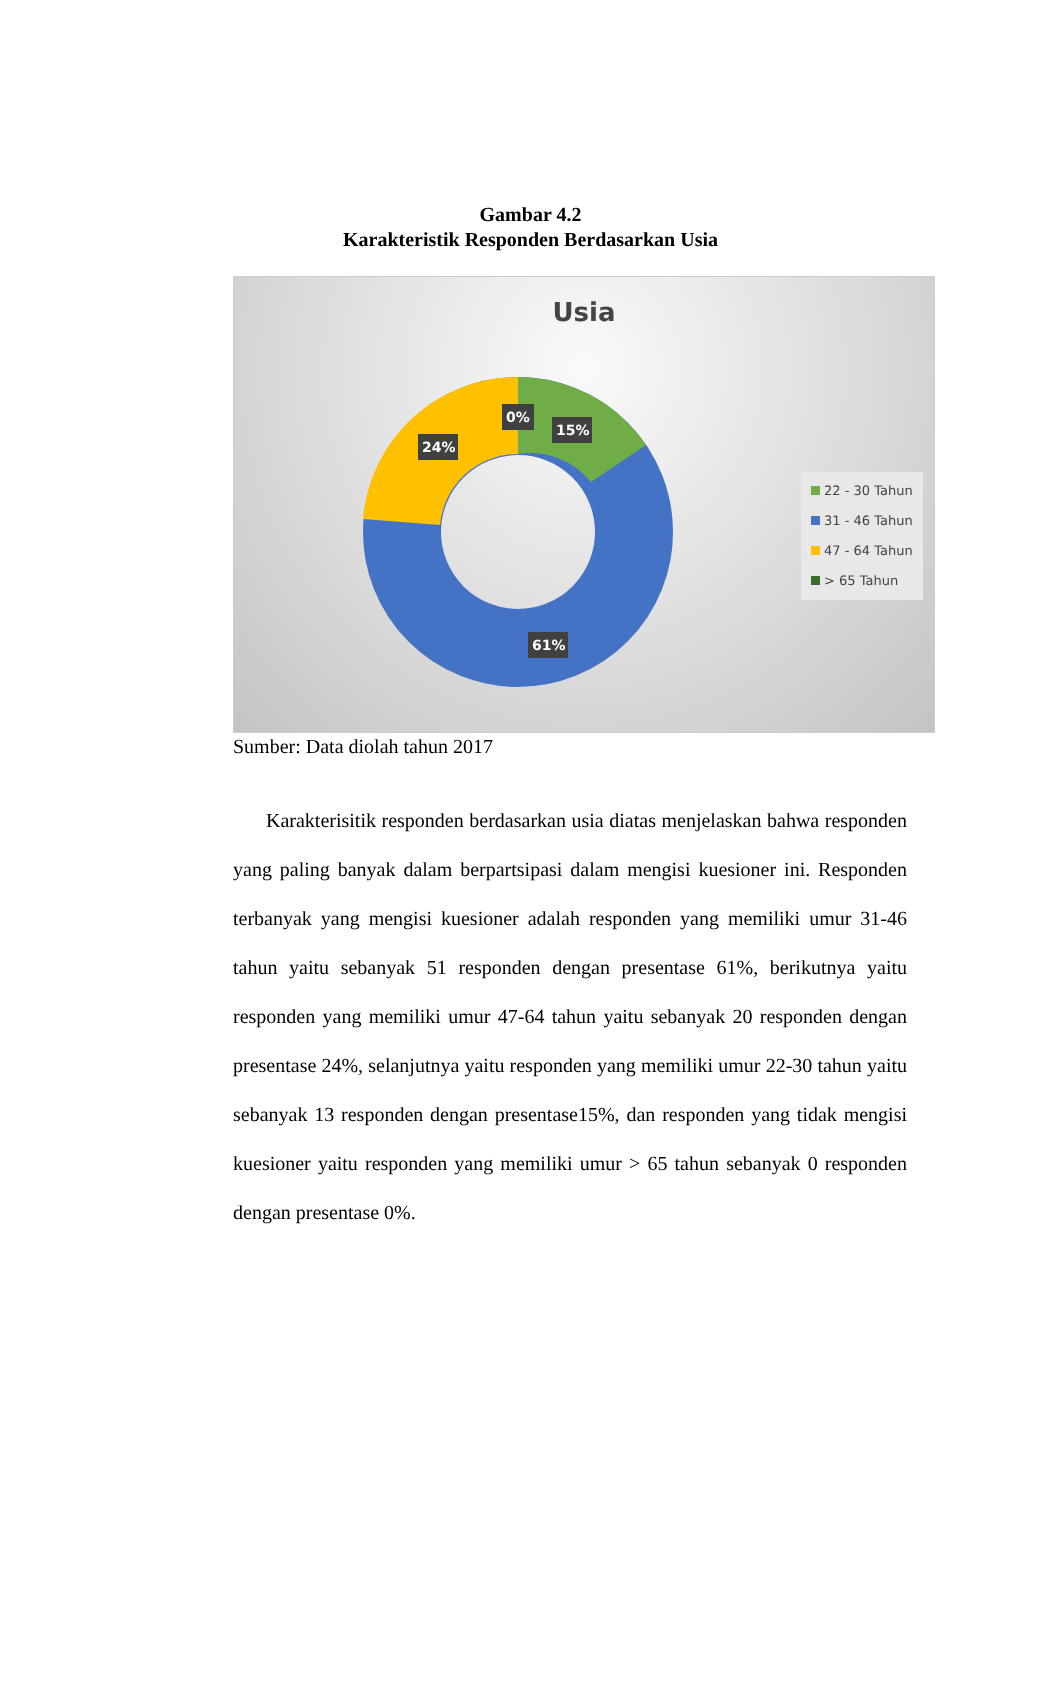Gambar 4.2
Karakteristik Responden Berdasarkan Usia
Usia
0%
15%
24%
61%
22 - 30 Tahun
31 - 46 Tahun
47 - 64 Tahun
> 65 Tahun
Sumber: Data diolah tahun 2017
Karakterisitik responden berdasarkan usia diatas menjelaskan bahwa responden yang paling banyak dalam berpartsipasi dalam mengisi kuesioner ini. Responden terbanyak yang mengisi kuesioner adalah responden yang memiliki umur 31-46 tahun yaitu sebanyak 51 responden dengan presentase 61%, berikutnya yaitu responden yang memiliki umur 47-64 tahun yaitu sebanyak 20 responden dengan presentase 24%, selanjutnya yaitu responden yang memiliki umur 22-30 tahun yaitu sebanyak 13 responden dengan presentase15%, dan responden yang tidak mengisi kuesioner yaitu responden yang memiliki umur > 65 tahun sebanyak 0 responden dengan presentase 0%.